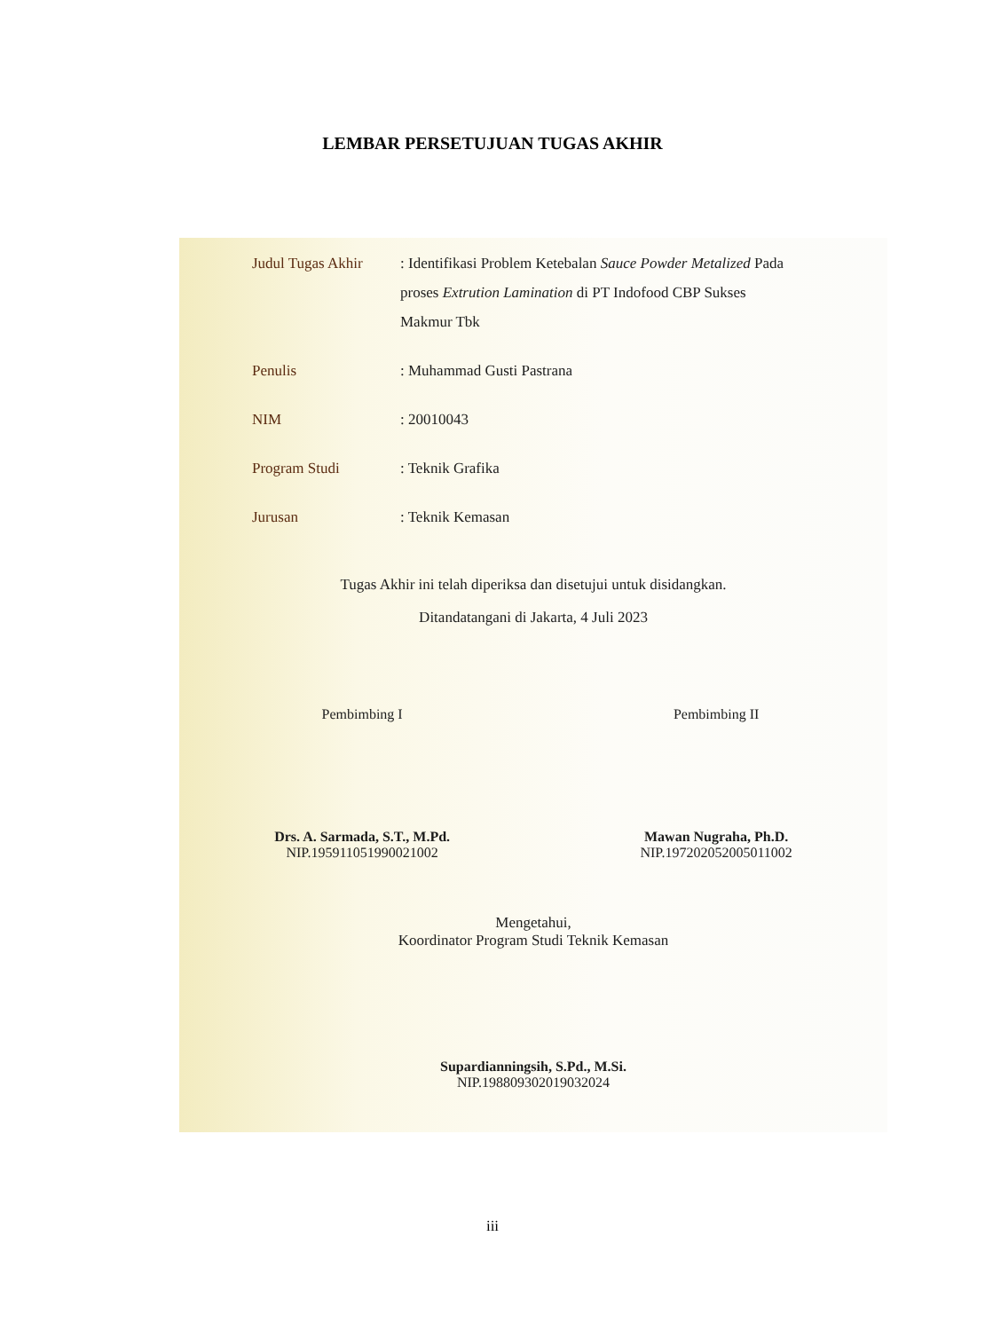LEMBAR PERSETUJUAN TUGAS AKHIR
Judul Tugas Akhir
: Identifikasi Problem Ketebalan Sauce Powder Metalized Pada proses Extrution Lamination di PT Indofood CBP Sukses Makmur Tbk
Penulis : Muhammad Gusti Pastrana
NIM : 20010043
Program Studi : Teknik Grafika
Jurusan : Teknik Kemasan
Tugas Akhir ini telah diperiksa dan disetujui untuk disidangkan.
Ditandatangani di Jakarta, 4 Juli 2023
Pembimbing I
Drs. A. Sarmada, S.T., M.Pd.
NIP.195911051990021002
Pembimbing II
Mawan Nugraha, Ph.D.
NIP.197202052005011002
Mengetahui,
Koordinator Program Studi Teknik Kemasan
Supardianningsih, S.Pd., M.Si.
NIP.198809302019032024
iii